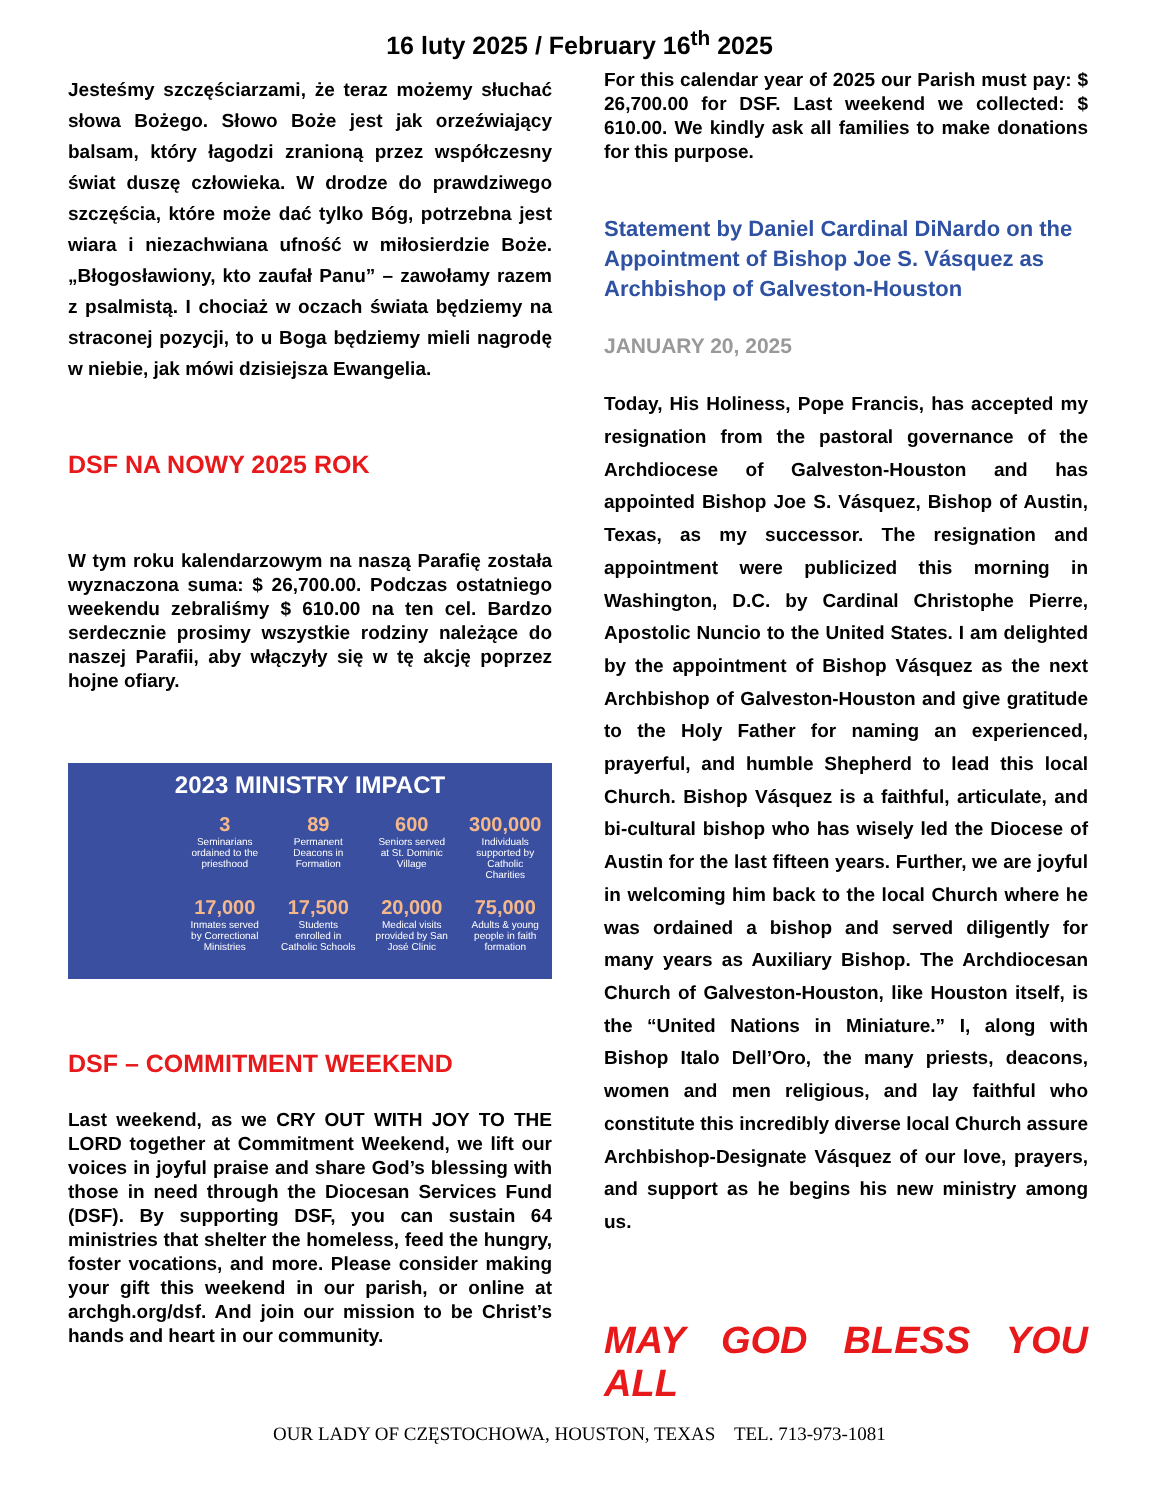16 luty 2025 / February 16<sup>th</sup> 2025
Jesteśmy szczęściarzami, że teraz możemy słuchać słowa Bożego. Słowo Boże jest jak orzeźwiający balsam, który łagodzi zranioną przez współczesny świat duszę człowieka. W drodze do prawdziwego szczęścia, które może dać tylko Bóg, potrzebna jest wiara i niezachwiana ufność w miłosierdzie Boże. „Błogosławiony, kto zaufał Panu” – zawołamy razem z psalmistą. I chociaż w oczach świata będziemy na straconej pozycji, to u Boga będziemy mieli nagrodę w niebie, jak mówi dzisiejsza Ewangelia.
DSF NA NOWY 2025 ROK
W tym roku kalendarzowym na naszą Parafię została wyznaczona suma: $ 26,700.00. Podczas ostatniego weekendu zebraliśmy $ 610.00 na ten cel. Bardzo serdecznie prosimy wszystkie rodziny należące do naszej Parafii, aby włączyły się w tę akcję poprzez hojne ofiary.
2023 MINISTRY IMPACT
3
Seminarians ordained to the priesthood
89
Permanent Deacons in Formation
600
Seniors served at St. Dominic Village
300,000
Individuals supported by Catholic Charities
17,000
Inmates served by Correctional Ministries
17,500
Students enrolled in Catholic Schools
20,000
Medical visits provided by San José Clinic
75,000
Adults & young people in faith formation
DSF – COMMITMENT WEEKEND
Last weekend, as we CRY OUT WITH JOY TO THE LORD together at Commitment Weekend, we lift our voices in joyful praise and share God’s blessing with those in need through the Diocesan Services Fund (DSF). By supporting DSF, you can sustain 64 ministries that shelter the homeless, feed the hungry, foster vocations, and more. Please consider making your gift this weekend in our parish, or online at archgh.org/dsf. And join our mission to be Christ’s hands and heart in our community.
For this calendar year of 2025 our Parish must pay: $ 26,700.00 for DSF. Last weekend we collected: $ 610.00. We kindly ask all families to make donations for this purpose.
Statement by Daniel Cardinal DiNardo on the Appointment of Bishop Joe S. Vásquez as Archbishop of Galveston-Houston
JANUARY 20, 2025
Today, His Holiness, Pope Francis, has accepted my resignation from the pastoral governance of the Archdiocese of Galveston-Houston and has appointed Bishop Joe S. Vásquez, Bishop of Austin, Texas, as my successor. The resignation and appointment were publicized this morning in Washington, D.C. by Cardinal Christophe Pierre, Apostolic Nuncio to the United States. I am delighted by the appointment of Bishop Vásquez as the next Archbishop of Galveston-Houston and give gratitude to the Holy Father for naming an experienced, prayerful, and humble Shepherd to lead this local Church. Bishop Vásquez is a faithful, articulate, and bi-cultural bishop who has wisely led the Diocese of Austin for the last fifteen years. Further, we are joyful in welcoming him back to the local Church where he was ordained a bishop and served diligently for many years as Auxiliary Bishop. The Archdiocesan Church of Galveston-Houston, like Houston itself, is the “United Nations in Miniature.” I, along with Bishop Italo Dell’Oro, the many priests, deacons, women and men religious, and lay faithful who constitute this incredibly diverse local Church assure Archbishop-Designate Vásquez of our love, prayers, and support as he begins his new ministry among us.
MAY GOD BLESS YOU ALL
OUR LADY OF CZĘSTOCHOWA, HOUSTON, TEXAS TEL. 713-973-1081